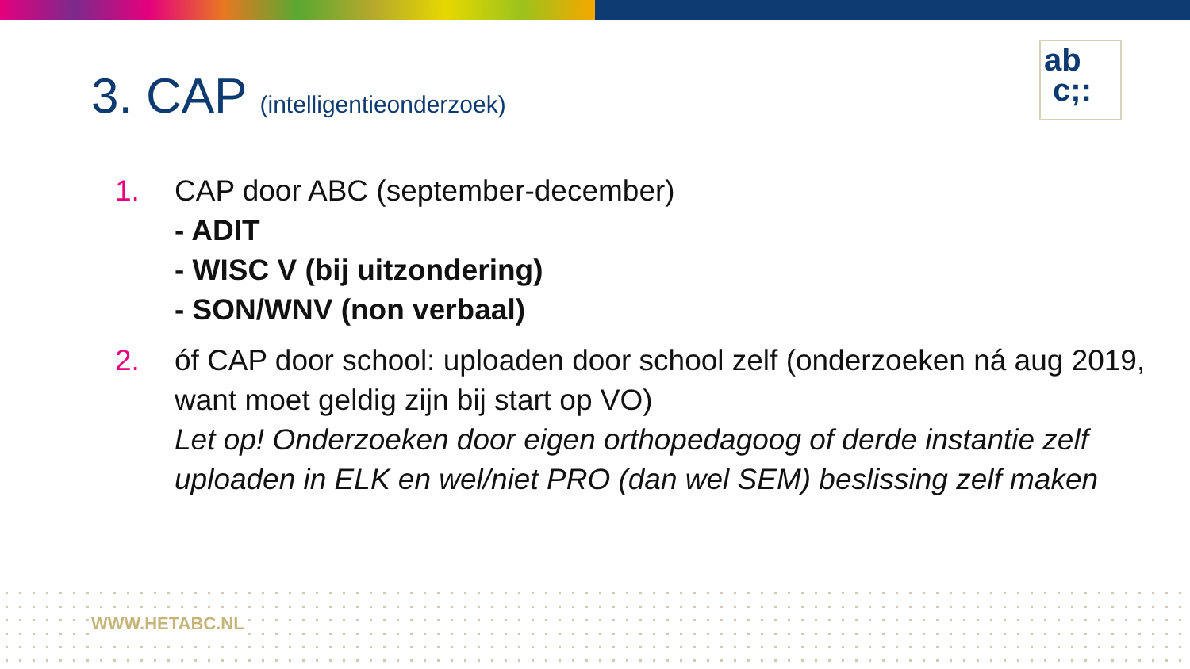ab
c;:
3. CAP (intelligentieonderzoek)
1. CAP door ABC (september-december)
- ADIT
- WISC V (bij uitzondering)
- SON/WNV (non verbaal)
2. óf CAP door school: uploaden door school zelf (onderzoeken ná aug 2019, want moet geldig zijn bij start op VO)
Let op! Onderzoeken door eigen orthopedagoog of derde instantie zelf uploaden in ELK en wel/niet PRO (dan wel SEM) beslissing zelf maken
WWW.HETABC.NL